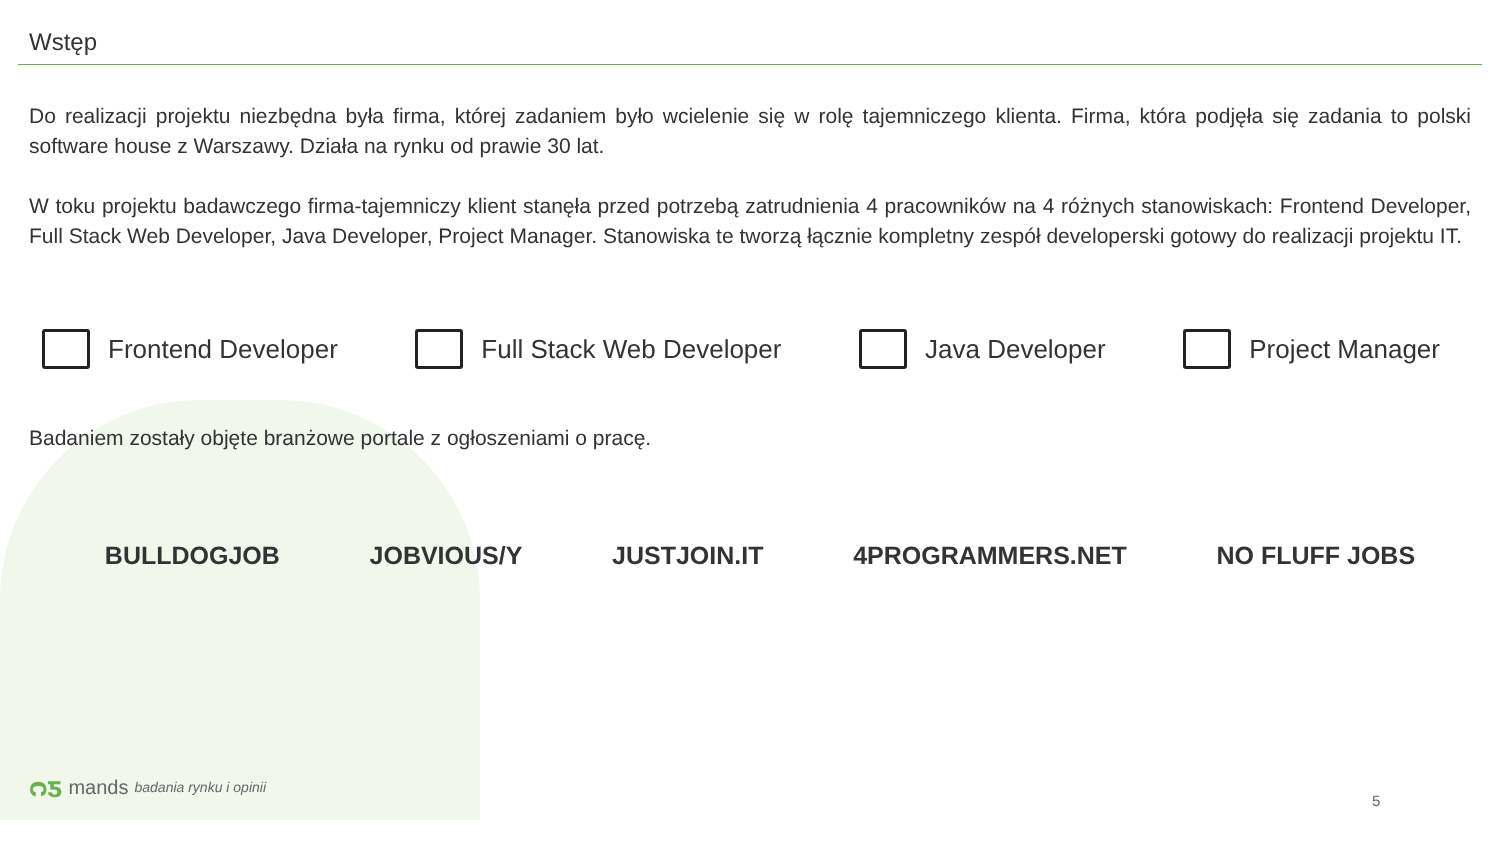Wstęp
Do realizacji projektu niezbędna była firma, której zadaniem było wcielenie się w rolę tajemniczego klienta. Firma, która podjęła się zadania to polski software house z Warszawy. Działa na rynku od prawie 30 lat.
W toku projektu badawczego firma-tajemniczy klient stanęła przed potrzebą zatrudnienia 4 pracowników na 4 różnych stanowiskach: Frontend Developer, Full Stack Web Developer, Java Developer, Project Manager. Stanowiska te tworzą łącznie kompletny zespół developerski gotowy do realizacji projektu IT.
Frontend Developer Full Stack Web Developer Java Developer Project Manager
Badaniem zostały objęte branżowe portale z ogłoszeniami o pracę.
BULLDOGJOB JOBVIOUS/Y JUSTJOIN.IT 4PROGRAMMERS.NET NO FLUFF JOBS
ᴒƽ mands badania rynku i opinii
5